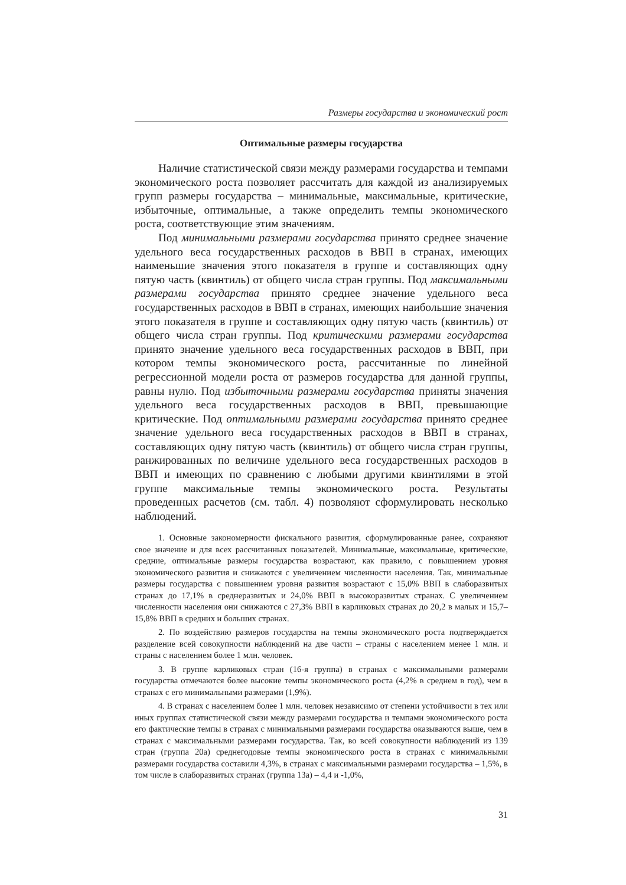Размеры государства и экономический рост
Оптимальные размеры государства
Наличие статистической связи между размерами государства и темпами экономического роста позволяет рассчитать для каждой из анализируемых групп размеры государства – минимальные, максимальные, критические, избыточные, оптимальные, а также определить темпы экономического роста, соответствующие этим значениям.
Под минимальными размерами государства принято среднее значение удельного веса государственных расходов в ВВП в странах, имеющих наименьшие значения этого показателя в группе и составляющих одну пятую часть (квинтиль) от общего числа стран группы. Под максимальными размерами государства принято среднее значение удельного веса государственных расходов в ВВП в странах, имеющих наибольшие значения этого показателя в группе и составляющих одну пятую часть (квинтиль) от общего числа стран группы. Под критическими размерами государства принято значение удельного веса государственных расходов в ВВП, при котором темпы экономического роста, рассчитанные по линейной регрессионной модели роста от размеров государства для данной группы, равны нулю. Под избыточными размерами государства приняты значения удельного веса государственных расходов в ВВП, превышающие критические. Под оптимальными размерами государства принято среднее значение удельного веса государственных расходов в ВВП в странах, составляющих одну пятую часть (квинтиль) от общего числа стран группы, ранжированных по величине удельного веса государственных расходов в ВВП и имеющих по сравнению с любыми другими квинтилями в этой группе максимальные темпы экономического роста. Результаты проведенных расчетов (см. табл. 4) позволяют сформулировать несколько наблюдений.
1. Основные закономерности фискального развития, сформулированные ранее, сохраняют свое значение и для всех рассчитанных показателей. Минимальные, максимальные, критические, средние, оптимальные размеры государства возрастают, как правило, с повышением уровня экономического развития и снижаются с увеличением численности населения. Так, минимальные размеры государства с повышением уровня развития возрастают с 15,0% ВВП в слаборазвитых странах до 17,1% в среднеразвитых и 24,0% ВВП в высокоразвитых странах. С увеличением численности населения они снижаются с 27,3% ВВП в карликовых странах до 20,2 в малых и 15,7–15,8% ВВП в средних и больших странах.
2. По воздействию размеров государства на темпы экономического роста подтверждается разделение всей совокупности наблюдений на две части – страны с населением менее 1 млн. и страны с населением более 1 млн. человек.
3. В группе карликовых стран (16-я группа) в странах с максимальными размерами государства отмечаются более высокие темпы экономического роста (4,2% в среднем в год), чем в странах с его минимальными размерами (1,9%).
4. В странах с населением более 1 млн. человек независимо от степени устойчивости в тех или иных группах статистической связи между размерами государства и темпами экономического роста его фактические темпы в странах с минимальными размерами государства оказываются выше, чем в странах с максимальными размерами государства. Так, во всей совокупности наблюдений из 139 стран (группа 20а) среднегодовые темпы экономического роста в странах с минимальными размерами государства составили 4,3%, в странах с максимальными размерами государства – 1,5%, в том числе в слаборазвитых странах (группа 13а) – 4,4 и -1,0%,
31